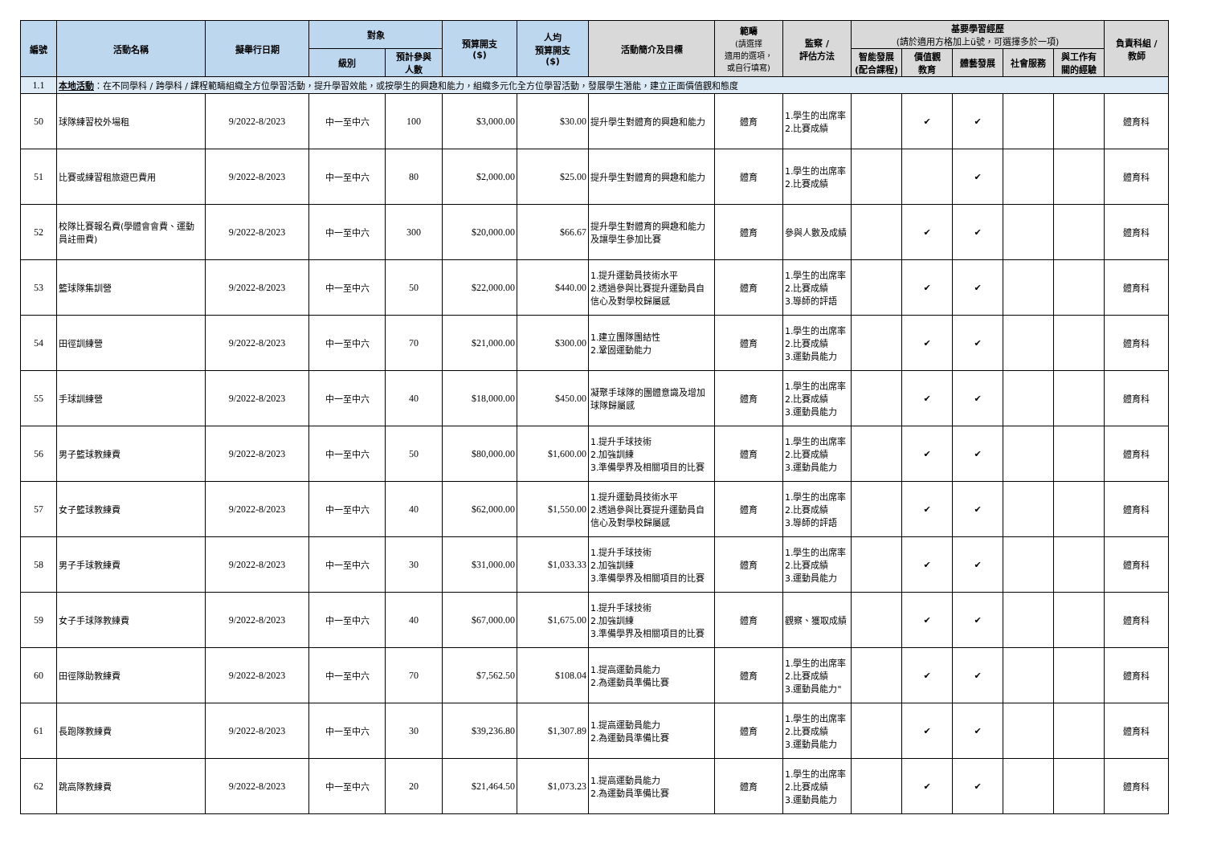| 編號 | 活動名稱 | 擬舉行日期 | 對象 | | 預算開支 ($) | 人均 預算開支 ($) | 活動簡介及目標 | 範疇 (請選擇 適用的選項， 或自行填寫) | 監察 / 評估方法 | 基要學習經歷 (請於適用方格加上ü號，可選擇多於一項) | | | | | 負責科組 / 教師 |
| --- | --- | --- | --- | --- | --- | --- | --- | --- | --- | --- | --- | --- | --- | --- | --- |
| | | | 級別 | 預計參與 人數 | | | | | | 智能發展 (配合課程) | 價值觀 教育 | 體藝發展 | 社會服務 | 與工作有 關的經驗 | |
| 1.1 | 本地活動 ：在不同學科 / 跨學科 / 課程範疇組織全方位學習活動，提升學習效能，或按學生的興趣和能力，組織多元化全方位學習活動，發展學生潛能，建立正面價值觀和態度 | | | | | | | | | | | | | | |
| 50 | 球隊練習校外場租 | 9/2022-8/2023 | 中一至中六 | 100 | $3,000.00 | $30.00 | 提升學生對體育的興趣和能力 | 體育 | 1.學生的出席率 2.比賽成績 | | ✔ | ✔ | | | 體育科 |
| 51 | 比賽或練習租旅遊巴費用 | 9/2022-8/2023 | 中一至中六 | 80 | $2,000.00 | $25.00 | 提升學生對體育的興趣和能力 | 體育 | 1.學生的出席率 2.比賽成績 | | | ✔ | | | 體育科 |
| 52 | 校隊比賽報名費(學體會會費、運動員註冊費) | 9/2022-8/2023 | 中一至中六 | 300 | $20,000.00 | $66.67 | 提升學生對體育的興趣和能力及讓學生參加比賽 | 體育 | 參與人數及成績 | | ✔ | ✔ | | | 體育科 |
| 53 | 籃球隊集訓營 | 9/2022-8/2023 | 中一至中六 | 50 | $22,000.00 | $440.00 | 1.提升運動員技術水平 2.透過參與比賽提升運動員自信心及對學校歸屬感 | 體育 | 1.學生的出席率 2.比賽成績 3.導師的評語 | | ✔ | ✔ | | | 體育科 |
| 54 | 田徑訓練營 | 9/2022-8/2023 | 中一至中六 | 70 | $21,000.00 | $300.00 | 1.建立團隊團結性 2.鞏固運動能力 | 體育 | 1.學生的出席率 2.比賽成績 3.運動員能力 | | ✔ | ✔ | | | 體育科 |
| 55 | 手球訓練營 | 9/2022-8/2023 | 中一至中六 | 40 | $18,000.00 | $450.00 | 凝聚手球隊的團體意識及增加球隊歸屬感 | 體育 | 1.學生的出席率 2.比賽成績 3.運動員能力 | | ✔ | ✔ | | | 體育科 |
| 56 | 男子籃球教練費 | 9/2022-8/2023 | 中一至中六 | 50 | $80,000.00 | $1,600.00 | 1.提升手球技術 2.加強訓練 3.準備學界及相關項目的比賽 | 體育 | 1.學生的出席率 2.比賽成績 3.運動員能力 | | ✔ | ✔ | | | 體育科 |
| 57 | 女子籃球教練費 | 9/2022-8/2023 | 中一至中六 | 40 | $62,000.00 | $1,550.00 | 1.提升運動員技術水平 2.透過參與比賽提升運動員自信心及對學校歸屬感 | 體育 | 1.學生的出席率 2.比賽成績 3.導師的評語 | | ✔ | ✔ | | | 體育科 |
| 58 | 男子手球教練費 | 9/2022-8/2023 | 中一至中六 | 30 | $31,000.00 | $1,033.33 | 1.提升手球技術 2.加強訓練 3.準備學界及相關項目的比賽 | 體育 | 1.學生的出席率 2.比賽成績 3.運動員能力 | | ✔ | ✔ | | | 體育科 |
| 59 | 女子手球隊教練費 | 9/2022-8/2023 | 中一至中六 | 40 | $67,000.00 | $1,675.00 | 1.提升手球技術 2.加強訓練 3.準備學界及相關項目的比賽 | 體育 | 觀察、獲取成績 | | ✔ | ✔ | | | 體育科 |
| 60 | 田徑隊助教練費 | 9/2022-8/2023 | 中一至中六 | 70 | $7,562.50 | $108.04 | 1.提高運動員能力 2.為運動員準備比賽 | 體育 | 1.學生的出席率 2.比賽成績 3.運動員能力" | | ✔ | ✔ | | | 體育科 |
| 61 | 長跑隊教練費 | 9/2022-8/2023 | 中一至中六 | 30 | $39,236.80 | $1,307.89 | 1.提高運動員能力 2.為運動員準備比賽 | 體育 | 1.學生的出席率 2.比賽成績 3.運動員能力 | | ✔ | ✔ | | | 體育科 |
| 62 | 跳高隊教練費 | 9/2022-8/2023 | 中一至中六 | 20 | $21,464.50 | $1,073.23 | 1.提高運動員能力 2.為運動員準備比賽 | 體育 | 1.學生的出席率 2.比賽成績 3.運動員能力 | | ✔ | ✔ | | | 體育科 |